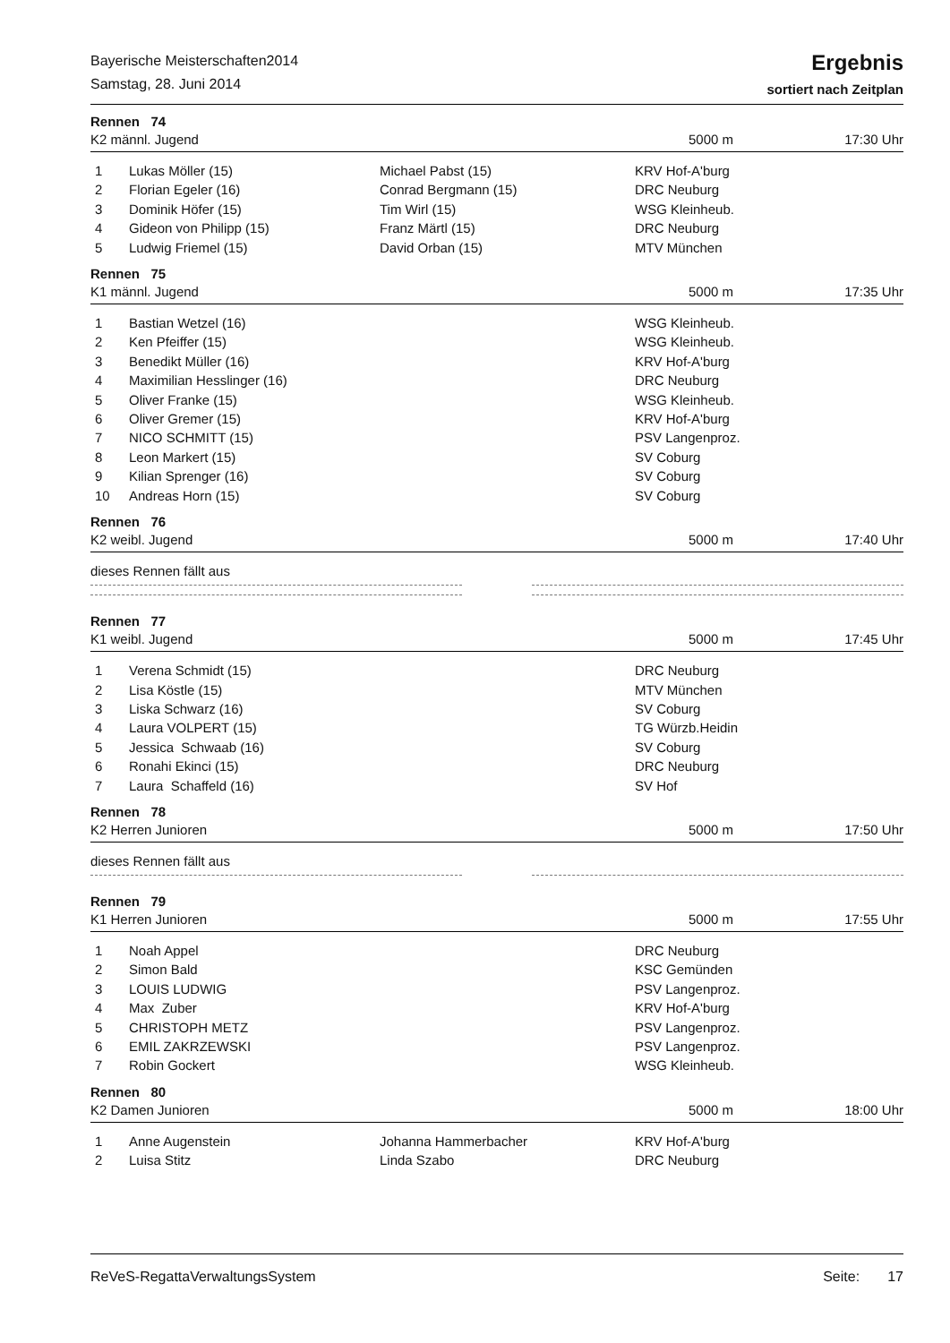Bayerische Meisterschaften2014
Samstag, 28. Juni 2014
Ergebnis
sortiert nach Zeitplan
Rennen 74
K2 männl. Jugend 5000 m 17:30 Uhr
| 1 | Lukas Möller (15) | Michael Pabst (15) | KRV Hof-A'burg |
| 2 | Florian Egeler (16) | Conrad Bergmann (15) | DRC Neuburg |
| 3 | Dominik Höfer (15) | Tim Wirl (15) | WSG Kleinheub. |
| 4 | Gideon von Philipp (15) | Franz Märtl (15) | DRC Neuburg |
| 5 | Ludwig Friemel (15) | David Orban (15) | MTV München |
Rennen 75
K1 männl. Jugend 5000 m 17:35 Uhr
| 1 | Bastian Wetzel (16) | | WSG Kleinheub. |
| 2 | Ken Pfeiffer (15) | | WSG Kleinheub. |
| 3 | Benedikt Müller (16) | | KRV Hof-A'burg |
| 4 | Maximilian Hesslinger (16) | | DRC Neuburg |
| 5 | Oliver Franke (15) | | WSG Kleinheub. |
| 6 | Oliver Gremer (15) | | KRV Hof-A'burg |
| 7 | NICO SCHMITT (15) | | PSV Langenproz. |
| 8 | Leon Markert (15) | | SV Coburg |
| 9 | Kilian Sprenger (16) | | SV Coburg |
| 10 | Andreas Horn (15) | | SV Coburg |
Rennen 76
K2 weibl. Jugend 5000 m 17:40 Uhr
dieses Rennen fällt aus
Rennen 77
K1 weibl. Jugend 5000 m 17:45 Uhr
| 1 | Verena Schmidt (15) | | DRC Neuburg |
| 2 | Lisa Köstle (15) | | MTV München |
| 3 | Liska Schwarz (16) | | SV Coburg |
| 4 | Laura VOLPERT (15) | | TG Würzb.Heidin |
| 5 | Jessica Schwaab (16) | | SV Coburg |
| 6 | Ronahi Ekinci (15) | | DRC Neuburg |
| 7 | Laura Schaffeld (16) | | SV Hof |
Rennen 78
K2 Herren Junioren 5000 m 17:50 Uhr
dieses Rennen fällt aus
Rennen 79
K1 Herren Junioren 5000 m 17:55 Uhr
| 1 | Noah Appel | | DRC Neuburg |
| 2 | Simon Bald | | KSC Gemünden |
| 3 | LOUIS LUDWIG | | PSV Langenproz. |
| 4 | Max Zuber | | KRV Hof-A'burg |
| 5 | CHRISTOPH METZ | | PSV Langenproz. |
| 6 | EMIL ZAKRZEWSKI | | PSV Langenproz. |
| 7 | Robin Gockert | | WSG Kleinheub. |
Rennen 80
K2 Damen Junioren 5000 m 18:00 Uhr
| 1 | Anne Augenstein | Johanna Hammerbacher | KRV Hof-A'burg |
| 2 | Luisa Stitz | Linda Szabo | DRC Neuburg |
ReVeS-RegattaVerwaltungsSystem Seite: 17